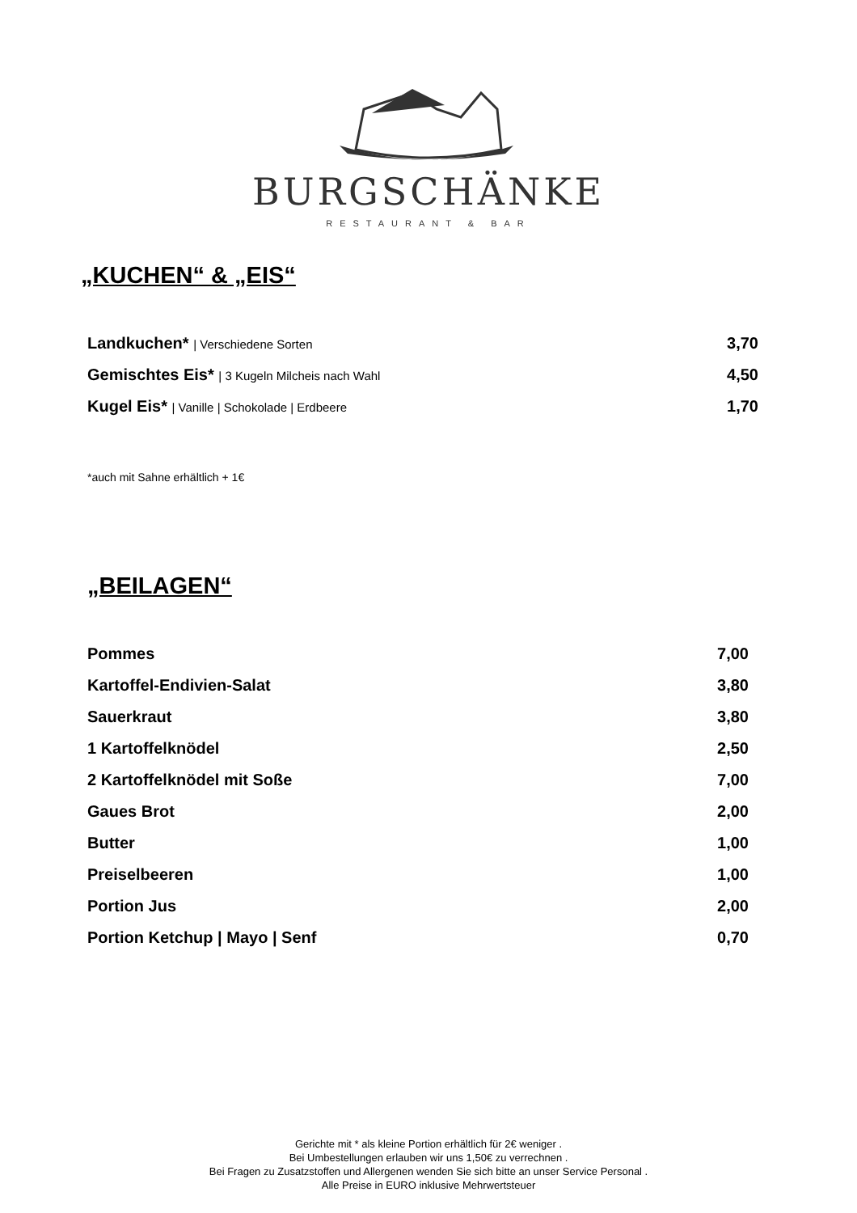BURGSCHÄNKE
RESTAURANT & BAR
„KUCHEN“ & „EIS“
| Landkuchen* / Verschiedene Sorten | 3,70 |
| Gemischtes Eis* / 3 Kugeln Milcheis nach Wahl | 4,50 |
| Kugel Eis* / Vanille / Schokolade / Erdbeere | 1,70 |
*auch mit Sahne erhältlich + 1€
„BEILAGEN“
| Pommes | 7,00 |
| Kartoffel-Endivien-Salat | 3,80 |
| Sauerkraut | 3,80 |
| 1 Kartoffelknödel | 2,50 |
| 2 Kartoffelknödel mit Soße | 7,00 |
| Gaues Brot | 2,00 |
| Butter | 1,00 |
| Preiselbeeren | 1,00 |
| Portion Jus | 2,00 |
| Portion Ketchup / Mayo / Senf | 0,70 |
Gerichte mit * als kleine Portion erhältlich für 2€ weniger .
Bei Umbestellungen erlauben wir uns 1,50€ zu verrechnen .
Bei Fragen zu Zusatzstoffen und Allergenen wenden Sie sich bitte an unser Service Personal .
Alle Preise in EURO inklusive Mehrwertsteuer